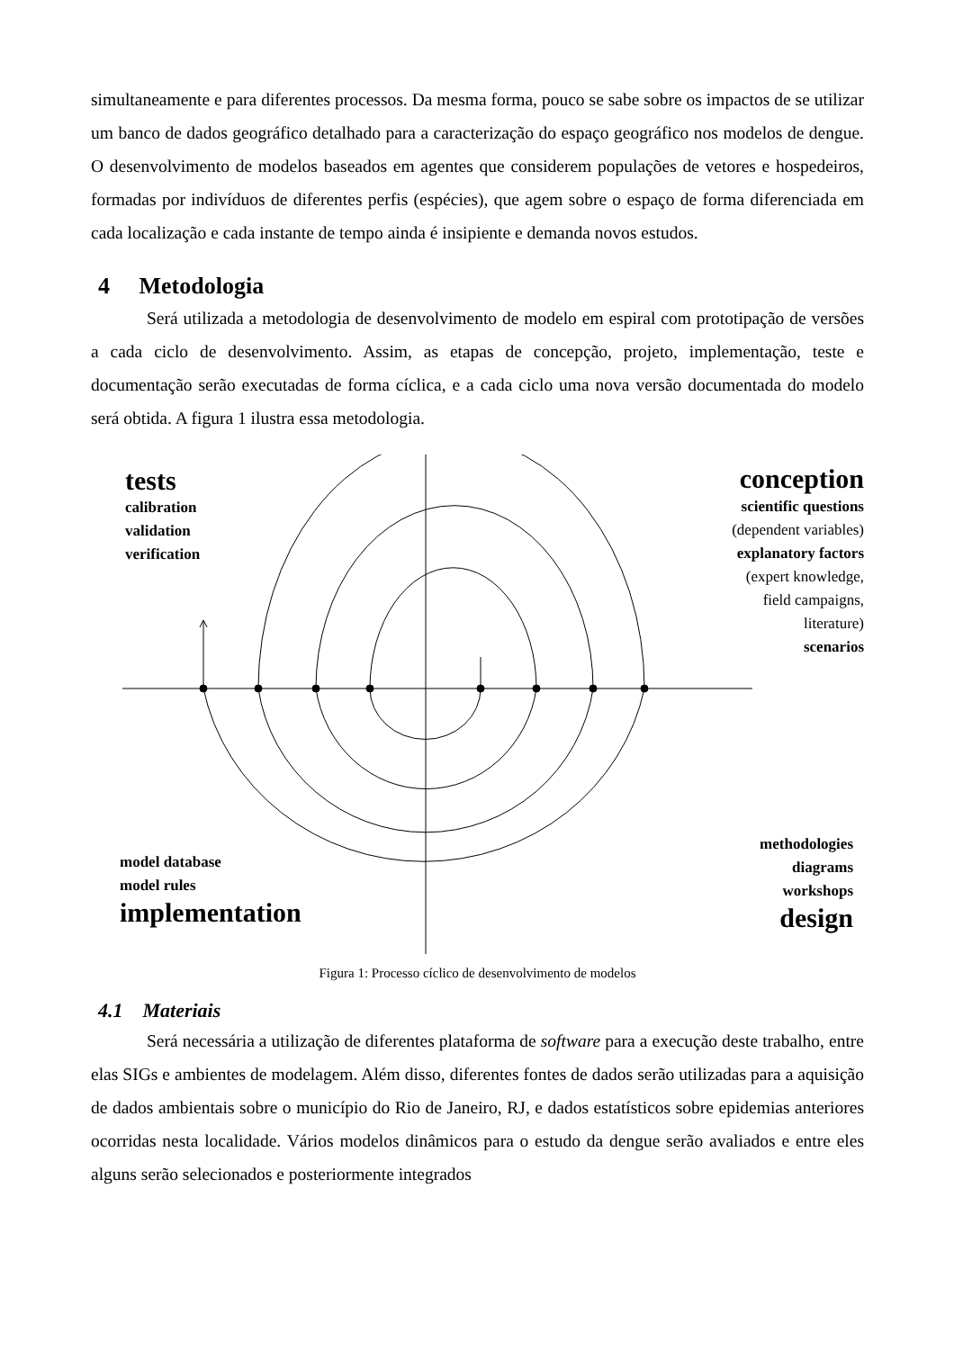simultaneamente e para diferentes processos. Da mesma forma, pouco se sabe sobre os impactos de se utilizar um banco de dados geográfico detalhado para a caracterização do espaço geográfico nos modelos de dengue. O desenvolvimento de modelos baseados em agentes que considerem populações de vetores e hospedeiros, formadas por indivíduos de diferentes perfis (espécies), que agem sobre o espaço de forma diferenciada em cada localização e cada instante de tempo ainda é insipiente e demanda novos estudos.
4 Metodologia
Será utilizada a metodologia de desenvolvimento de modelo em espiral com prototipação de versões a cada ciclo de desenvolvimento. Assim, as etapas de concepção, projeto, implementação, teste e documentação serão executadas de forma cíclica, e a cada ciclo uma nova versão documentada do modelo será obtida. A figura 1 ilustra essa metodologia.
tests
calibration
validation
verification
conception
scientific questions
(dependent variables)
explanatory factors
(expert knowledge,
field campaigns,
literature)
scenarios
model database
model rules
implementation
methodologies
diagrams
workshops
design
Figura 1: Processo cíclico de desenvolvimento de modelos
4.1 Materiais
Será necessária a utilização de diferentes plataforma de software para a execução deste trabalho, entre elas SIGs e ambientes de modelagem. Além disso, diferentes fontes de dados serão utilizadas para a aquisição de dados ambientais sobre o município do Rio de Janeiro, RJ, e dados estatísticos sobre epidemias anteriores ocorridas nesta localidade. Vários modelos dinâmicos para o estudo da dengue serão avaliados e entre eles alguns serão selecionados e posteriormente integrados